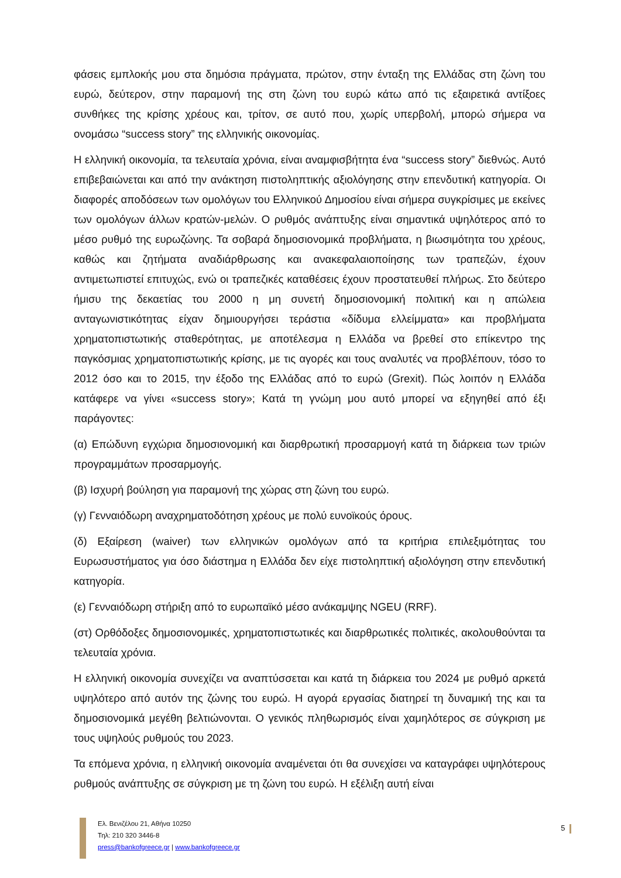φάσεις εμπλοκής μου στα δημόσια πράγματα, πρώτον, στην ένταξη της Ελλάδας στη ζώνη του ευρώ, δεύτερον, στην παραμονή της στη ζώνη του ευρώ κάτω από τις εξαιρετικά αντίξοες συνθήκες της κρίσης χρέους και, τρίτον, σε αυτό που, χωρίς υπερβολή, μπορώ σήμερα να ονομάσω “success story” της ελληνικής οικονομίας.
Η ελληνική οικονομία, τα τελευταία χρόνια, είναι αναμφισβήτητα ένα “success story” διεθνώς. Αυτό επιβεβαιώνεται και από την ανάκτηση πιστοληπτικής αξιολόγησης στην επενδυτική κατηγορία. Οι διαφορές αποδόσεων των ομολόγων του Ελληνικού Δημοσίου είναι σήμερα συγκρίσιμες με εκείνες των ομολόγων άλλων κρατών-μελών. Ο ρυθμός ανάπτυξης είναι σημαντικά υψηλότερος από το μέσο ρυθμό της ευρωζώνης. Τα σοβαρά δημοσιονομικά προβλήματα, η βιωσιμότητα του χρέους, καθώς και ζητήματα αναδιάρθρωσης και ανακεφαλαιοποίησης των τραπεζών, έχουν αντιμετωπιστεί επιτυχώς, ενώ οι τραπεζικές καταθέσεις έχουν προστατευθεί πλήρως. Στο δεύτερο ήμισυ της δεκαετίας του 2000 η μη συνετή δημοσιονομική πολιτική και η απώλεια ανταγωνιστικότητας είχαν δημιουργήσει τεράστια «δίδυμα ελλείμματα» και προβλήματα χρηματοπιστωτικής σταθερότητας, με αποτέλεσμα η Ελλάδα να βρεθεί στο επίκεντρο της παγκόσμιας χρηματοπιστωτικής κρίσης, με τις αγορές και τους αναλυτές να προβλέπουν, τόσο το 2012 όσο και το 2015, την έξοδο της Ελλάδας από το ευρώ (Grexit). Πώς λοιπόν η Ελλάδα κατάφερε να γίνει «success story»; Κατά τη γνώμη μου αυτό μπορεί να εξηγηθεί από έξι παράγοντες:
(α) Επώδυνη εγχώρια δημοσιονομική και διαρθρωτική προσαρμογή κατά τη διάρκεια των τριών προγραμμάτων προσαρμογής.
(β) Ισχυρή βούληση για παραμονή της χώρας στη ζώνη του ευρώ.
(γ) Γενναιόδωρη αναχρηματοδότηση χρέους με πολύ ευνοϊκούς όρους.
(δ) Εξαίρεση (waiver) των ελληνικών ομολόγων από τα κριτήρια επιλεξιμότητας του Ευρωσυστήματος για όσο διάστημα η Ελλάδα δεν είχε πιστοληπτική αξιολόγηση στην επενδυτική κατηγορία.
(ε) Γενναιόδωρη στήριξη από το ευρωπαϊκό μέσο ανάκαμψης NGEU (RRF).
(στ) Ορθόδοξες δημοσιονομικές, χρηματοπιστωτικές και διαρθρωτικές πολιτικές, ακολουθούνται τα τελευταία χρόνια.
Η ελληνική οικονομία συνεχίζει να αναπτύσσεται και κατά τη διάρκεια του 2024 με ρυθμό αρκετά υψηλότερο από αυτόν της ζώνης του ευρώ. Η αγορά εργασίας διατηρεί τη δυναμική της και τα δημοσιονομικά μεγέθη βελτιώνονται. Ο γενικός πληθωρισμός είναι χαμηλότερος σε σύγκριση με τους υψηλούς ρυθμούς του 2023.
Τα επόμενα χρόνια, η ελληνική οικονομία αναμένεται ότι θα συνεχίσει να καταγράφει υψηλότερους ρυθμούς ανάπτυξης σε σύγκριση με τη ζώνη του ευρώ. Η εξέλιξη αυτή είναι
Ελ. Βενιζέλου 21, Αθήνα 10250
Τηλ: 210 320 3446-8
press@bankofgreece.gr | www.bankofgreece.gr
5